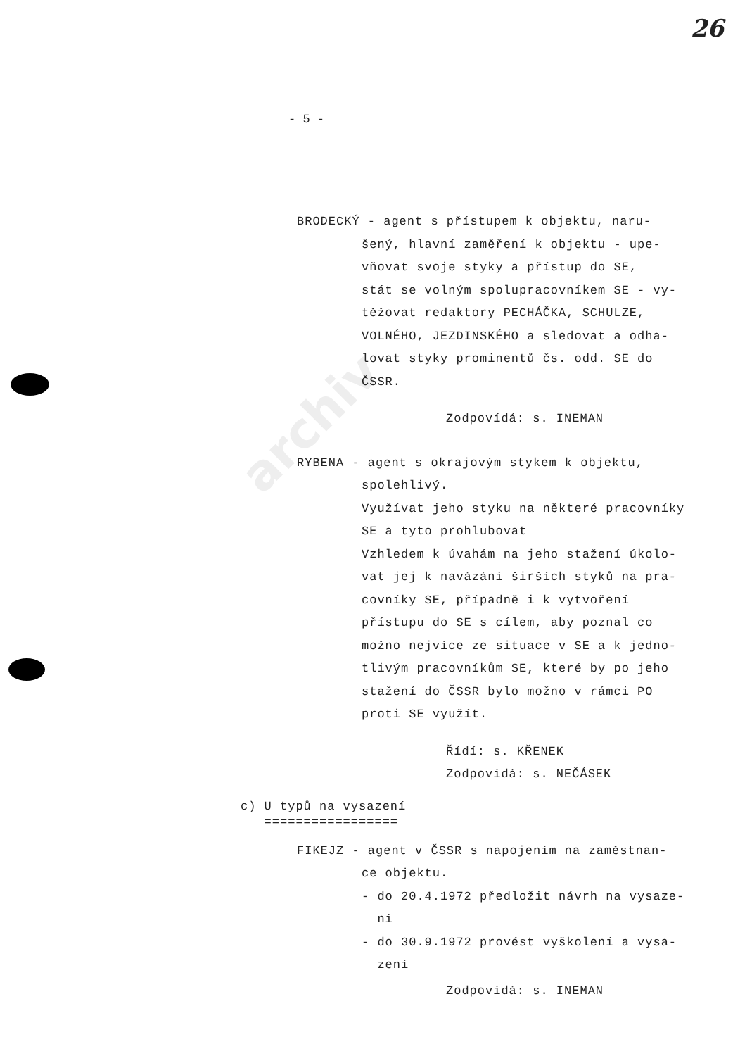archiv
26
- 5 -
BRODECKÝ - agent s přístupem k objektu, naru-
šený, hlavní zaměření k objektu - upe-
vňovat svoje styky a přístup do SE,
stát se volným spolupracovníkem SE - vy-
těžovat redaktory PECHÁČKA, SCHULZE,
VOLNÉHO, JEZDINSKÉHO a sledovat a odha-
lovat styky prominentů čs. odd. SE do
ČSSR.
Zodpovídá: s. INEMAN
RYBENA - agent s okrajovým stykem k objektu,
spolehlivý.
Využívat jeho styku na některé pracovníky
SE a tyto prohlubovat
Vzhledem k úvahám na jeho stažení úkolo-
vat jej k navázání širších styků na pra-
covníky SE, případně i k vytvoření
přístupu do SE s cílem, aby poznal co
možno nejvíce ze situace v SE a k jedno-
tlivým pracovníkům SE, které by po jeho
stažení do ČSSR bylo možno v rámci PO
proti SE využít.
Řídí: s. KŘENEK
Zodpovídá: s. NEČÁSEK
c) U typů na vysazení
=================
FIKEJZ - agent v ČSSR s napojením na zaměstnan-
ce objektu.
- do 20.4.1972 předložit návrh na vysaze-
ní
- do 30.9.1972 provést vyškolení a vysa-
zení
Zodpovídá: s. INEMAN